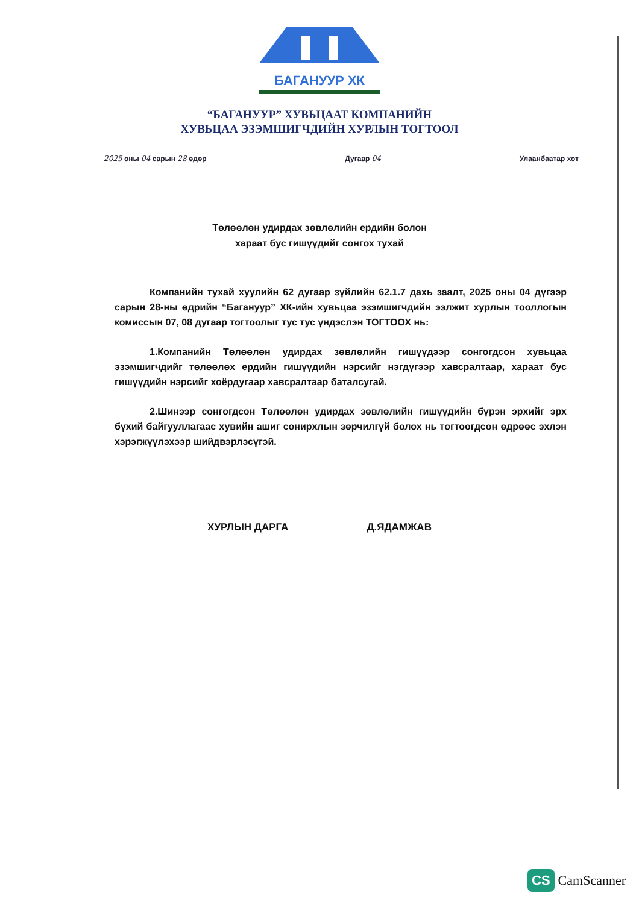БАГАНУУР ХК
“БАГАНУУР” ХУВЬЦААТ КОМПАНИЙН
ХУВЬЦАА ЭЗЭМШИГЧДИЙН ХУРЛЫН ТОГТООЛ
2025 оны 04 сарын 28 өдөр Дугаар 04 Улаанбаатар хот
Төлөөлөн удирдах зөвлөлийн ердийн болон
хараат бус гишүүдийг сонгох тухай
Компанийн тухай хуулийн 62 дугаар зүйлийн 62.1.7 дахь заалт, 2025 оны 04 дүгээр сарын 28-ны өдрийн “Багануур” ХК-ийн хувьцаа эзэмшигчдийн ээлжит хурлын тооллогын комиссын 07, 08 дугаар тогтоолыг тус тус үндэслэн ТОГТООХ нь:
1.Компанийн Төлөөлөн удирдах зөвлөлийн гишүүдээр сонгогдсон хувьцаа эзэмшигчдийг төлөөлөх ердийн гишүүдийн нэрсийг нэгдүгээр хавсралтаар, хараат бус гишүүдийн нэрсийг хоёрдугаар хавсралтаар баталсугай.
2.Шинээр сонгогдсон Төлөөлөн удирдах зөвлөлийн гишүүдийн бүрэн эрхийг эрх бүхий байгууллагаас хувийн ашиг сонирхлын зөрчилгүй болох нь тогтоогдсон өдрөөс эхлэн хэрэгжүүлэхээр шийдвэрлэсүгэй.
ХУРЛЫН ДАРГА Д.ЯДАМЖАВ
CS CamScanner